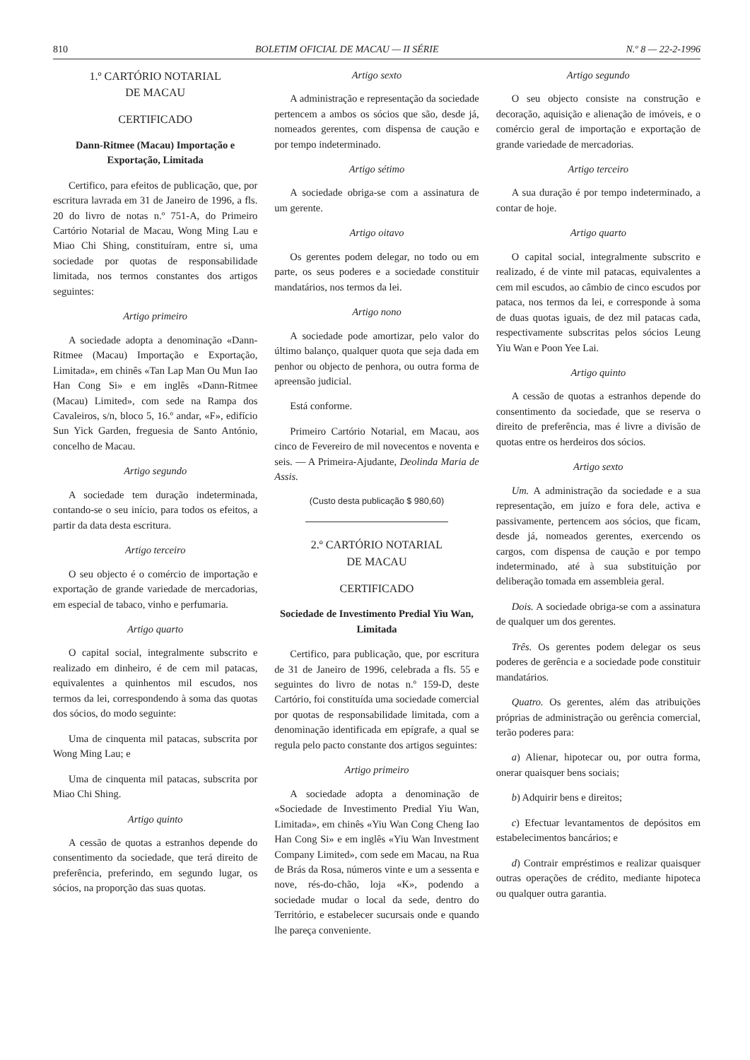810 BOLETIM OFICIAL DE MACAU — II SÉRIE N.º 8 — 22-2-1996
1.º CARTÓRIO NOTARIAL
DE MACAU
CERTIFICADO
Dann-Ritmee (Macau) Importação e Exportação, Limitada
Certifico, para efeitos de publicação, que, por escritura lavrada em 31 de Janeiro de 1996, a fls. 20 do livro de notas n.º 751-A, do Primeiro Cartório Notarial de Macau, Wong Ming Lau e Miao Chi Shing, constituíram, entre si, uma sociedade por quotas de responsabilidade limitada, nos termos constantes dos artigos seguintes:
Artigo primeiro
A sociedade adopta a denominação «Dann-Ritmee (Macau) Importação e Exportação, Limitada», em chinês «Tan Lap Man Ou Mun Iao Han Cong Si» e em inglês «Dann-Ritmee (Macau) Limited», com sede na Rampa dos Cavaleiros, s/n, bloco 5, 16.º andar, «F», edifício Sun Yick Garden, freguesia de Santo António, concelho de Macau.
Artigo segundo
A sociedade tem duração indeterminada, contando-se o seu início, para todos os efeitos, a partir da data desta escritura.
Artigo terceiro
O seu objecto é o comércio de importação e exportação de grande variedade de mercadorias, em especial de tabaco, vinho e perfumaria.
Artigo quarto
O capital social, integralmente subscrito e realizado em dinheiro, é de cem mil patacas, equivalentes a quinhentos mil escudos, nos termos da lei, correspondendo à soma das quotas dos sócios, do modo seguinte:
Uma de cinquenta mil patacas, subscrita por Wong Ming Lau; e
Uma de cinquenta mil patacas, subscrita por Miao Chi Shing.
Artigo quinto
A cessão de quotas a estranhos depende do consentimento da sociedade, que terá direito de preferência, preferindo, em segundo lugar, os sócios, na proporção das suas quotas.
Artigo sexto
A administração e representação da sociedade pertencem a ambos os sócios que são, desde já, nomeados gerentes, com dispensa de caução e por tempo indeterminado.
Artigo sétimo
A sociedade obriga-se com a assinatura de um gerente.
Artigo oitavo
Os gerentes podem delegar, no todo ou em parte, os seus poderes e a sociedade constituir mandatários, nos termos da lei.
Artigo nono
A sociedade pode amortizar, pelo valor do último balanço, qualquer quota que seja dada em penhor ou objecto de penhora, ou outra forma de apreensão judicial.
Está conforme.
Primeiro Cartório Notarial, em Macau, aos cinco de Fevereiro de mil novecentos e noventa e seis. — A Primeira-Ajudante, Deolinda Maria de Assis.
(Custo desta publicação $ 980,60)
2.º CARTÓRIO NOTARIAL
DE MACAU
CERTIFICADO
Sociedade de Investimento Predial Yiu Wan, Limitada
Certifico, para publicação, que, por escritura de 31 de Janeiro de 1996, celebrada a fls. 55 e seguintes do livro de notas n.º 159-D, deste Cartório, foi constituída uma sociedade comercial por quotas de responsabilidade limitada, com a denominação identificada em epígrafe, a qual se regula pelo pacto constante dos artigos seguintes:
Artigo primeiro
A sociedade adopta a denominação de «Sociedade de Investimento Predial Yiu Wan, Limitada», em chinês «Yiu Wan Cong Cheng Iao Han Cong Si» e em inglês «Yiu Wan Investment Company Limited», com sede em Macau, na Rua de Brás da Rosa, números vinte e um a sessenta e nove, rés-do-chão, loja «K», podendo a sociedade mudar o local da sede, dentro do Território, e estabelecer sucursais onde e quando lhe pareça conveniente.
Artigo segundo
O seu objecto consiste na construção e decoração, aquisição e alienação de imóveis, e o comércio geral de importação e exportação de grande variedade de mercadorias.
Artigo terceiro
A sua duração é por tempo indeterminado, a contar de hoje.
Artigo quarto
O capital social, integralmente subscrito e realizado, é de vinte mil patacas, equivalentes a cem mil escudos, ao câmbio de cinco escudos por pataca, nos termos da lei, e corresponde à soma de duas quotas iguais, de dez mil patacas cada, respectivamente subscritas pelos sócios Leung Yiu Wan e Poon Yee Lai.
Artigo quinto
A cessão de quotas a estranhos depende do consentimento da sociedade, que se reserva o direito de preferência, mas é livre a divisão de quotas entre os herdeiros dos sócios.
Artigo sexto
Um. A administração da sociedade e a sua representação, em juízo e fora dele, activa e passivamente, pertencem aos sócios, que ficam, desde já, nomeados gerentes, exercendo os cargos, com dispensa de caução e por tempo indeterminado, até à sua substituição por deliberação tomada em assembleia geral.
Dois. A sociedade obriga-se com a assinatura de qualquer um dos gerentes.
Três. Os gerentes podem delegar os seus poderes de gerência e a sociedade pode constituir mandatários.
Quatro. Os gerentes, além das atribuições próprias de administração ou gerência comercial, terão poderes para:
a) Alienar, hipotecar ou, por outra forma, onerar quaisquer bens sociais;
b) Adquirir bens e direitos;
c) Efectuar levantamentos de depósitos em estabelecimentos bancários; e
d) Contrair empréstimos e realizar quaisquer outras operações de crédito, mediante hipoteca ou qualquer outra garantia.